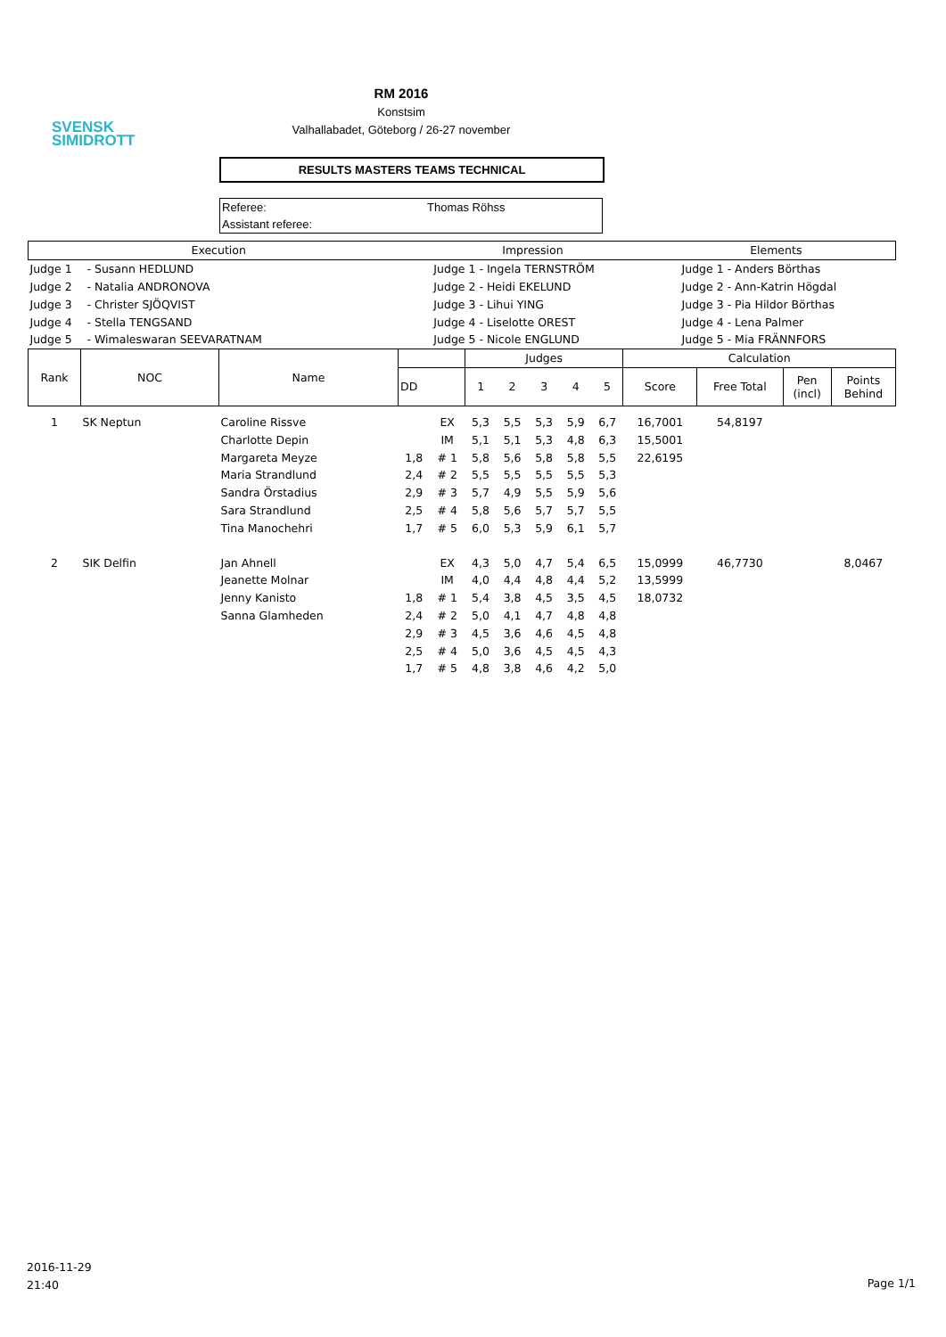SVENSK
SIMIDROTT
RM 2016
Konstsim
Valhallabadet, Göteborg / 26-27 november
RESULTS MASTERS TEAMS TECHNICAL
Referee: Thomas Röhss
Assistant referee:
| Execution | | Impression | | Elements | |
| Judge 1 | - Susann HEDLUND | Judge 1 | - Ingela TERNSTRÖM | Judge 1 | - Anders Börthas |
| Judge 2 | - Natalia ANDRONOVA | Judge 2 | - Heidi EKELUND | Judge 2 | - Ann-Katrin Högdal |
| Judge 3 | - Christer SJÖQVIST | Judge 3 | - Lihui YING | Judge 3 | - Pia Hildor Börthas |
| Judge 4 | - Stella TENGSAND | Judge 4 | - Liselotte OREST | Judge 4 | - Lena Palmer |
| Judge 5 | - Wimaleswaran SEEVARATNAM | Judge 5 | - Nicole ENGLUND | Judge 5 | - Mia FRÄNNFORS |
| Rank | NOC | Name | | | Judges | | | | | Calculation | | | |
| --- | --- | --- | --- | --- | --- | --- | --- | --- | --- | --- | --- | --- | --- |
| | | | DD | | 1 | 2 | 3 | 4 | 5 | Score | Free Total | Pen (incl) | Points Behind |
| 1 | SK Neptun | Caroline Rissve | | EX | 5,3 | 5,5 | 5,3 | 5,9 | 6,7 | 16,7001 | 54,8197 | | |
| | | Charlotte Depin | | IM | 5,1 | 5,1 | 5,3 | 4,8 | 6,3 | 15,5001 | | | |
| | | Margareta Meyze | 1,8 | # 1 | 5,8 | 5,6 | 5,8 | 5,8 | 5,5 | 22,6195 | | | |
| | | Maria Strandlund | 2,4 | # 2 | 5,5 | 5,5 | 5,5 | 5,5 | 5,3 | | | | |
| | | Sandra Örstadius | 2,9 | # 3 | 5,7 | 4,9 | 5,5 | 5,9 | 5,6 | | | | |
| | | Sara Strandlund | 2,5 | # 4 | 5,8 | 5,6 | 5,7 | 5,7 | 5,5 | | | | |
| | | Tina Manochehri | 1,7 | # 5 | 6,0 | 5,3 | 5,9 | 6,1 | 5,7 | | | | |
| 2 | SIK Delfin | Jan Ahnell | | EX | 4,3 | 5,0 | 4,7 | 5,4 | 6,5 | 15,0999 | 46,7730 | | 8,0467 |
| | | Jeanette Molnar | | IM | 4,0 | 4,4 | 4,8 | 4,4 | 5,2 | 13,5999 | | | |
| | | Jenny Kanisto | 1,8 | # 1 | 5,4 | 3,8 | 4,5 | 3,5 | 4,5 | 18,0732 | | | |
| | | Sanna Glamheden | 2,4 | # 2 | 5,0 | 4,1 | 4,7 | 4,8 | 4,8 | | | | |
| | | | 2,9 | # 3 | 4,5 | 3,6 | 4,6 | 4,5 | 4,8 | | | | |
| | | | 2,5 | # 4 | 5,0 | 3,6 | 4,5 | 4,5 | 4,3 | | | | |
| | | | 1,7 | # 5 | 4,8 | 3,8 | 4,6 | 4,2 | 5,0 | | | | |
2016-11-29
21:40
Page 1/1